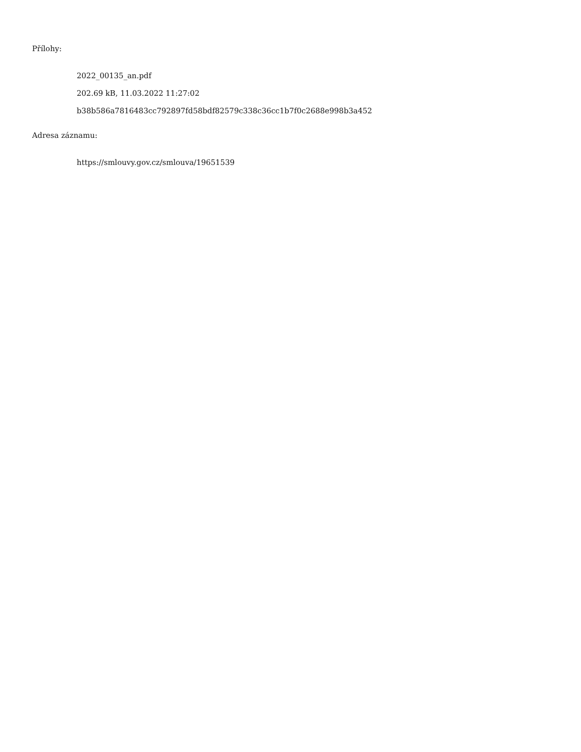Přílohy:
2022_00135_an.pdf
202.69 kB, 11.03.2022 11:27:02
b38b586a7816483cc792897fd58bdf82579c338c36cc1b7f0c2688e998b3a452
Adresa záznamu:
https://smlouvy.gov.cz/smlouva/19651539